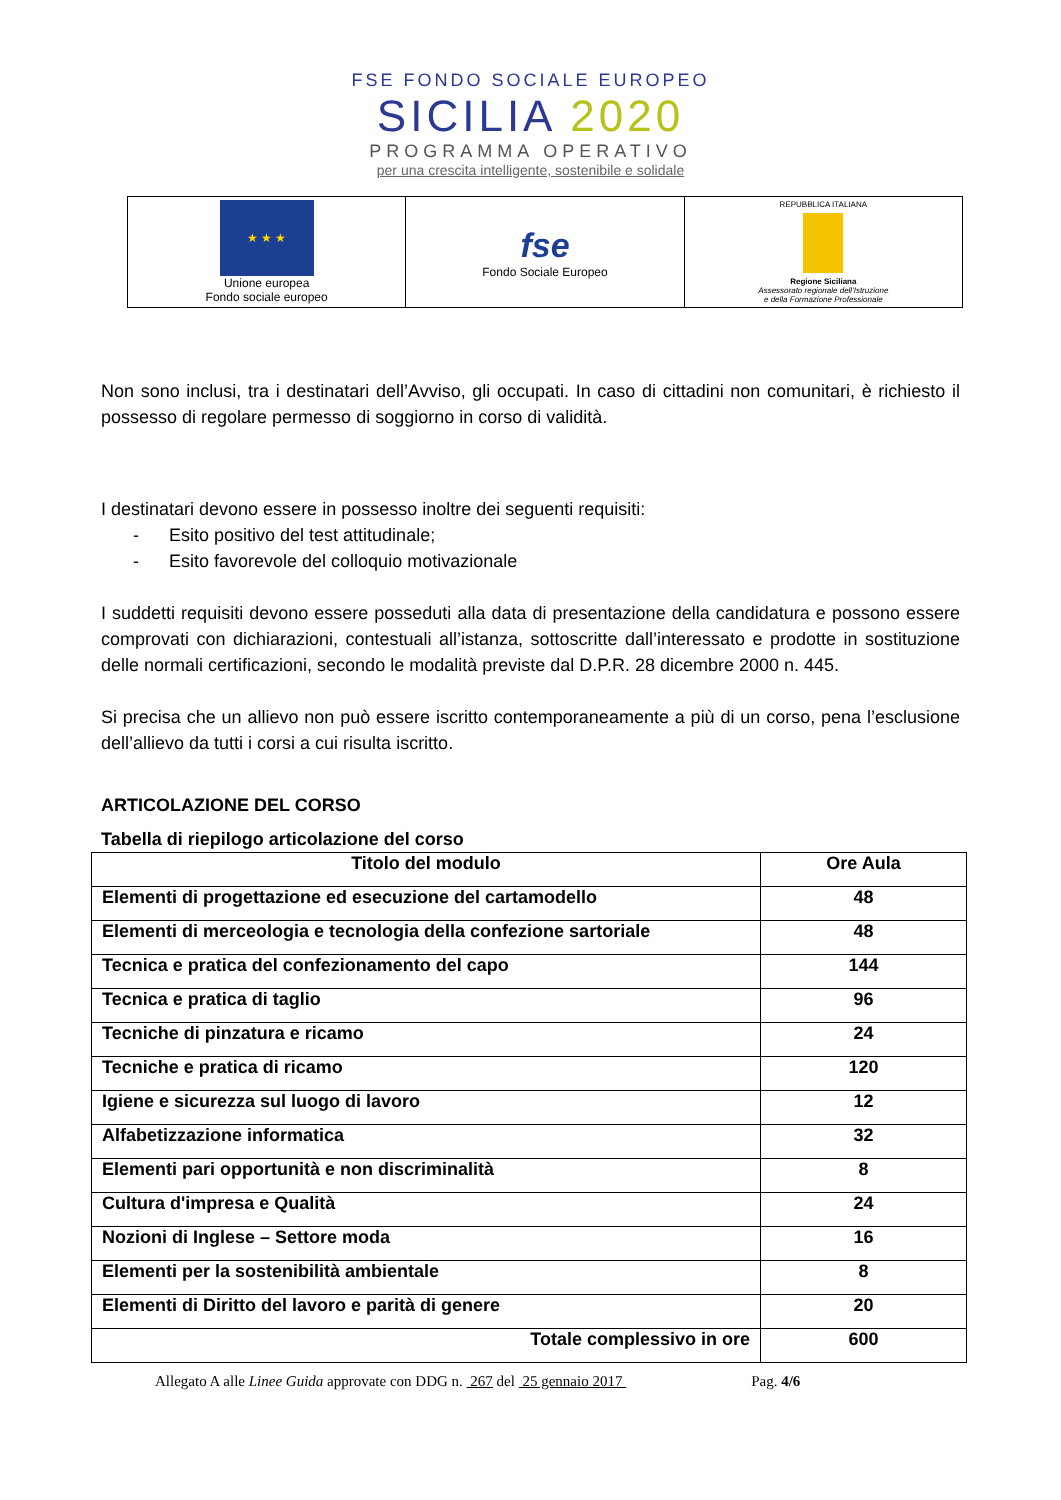FSE FONDO SOCIALE EUROPEO
SICILIA 2020
PROGRAMMA OPERATIVO
per una crescita intelligente, sostenibile e solidale
| ★ ★ ★ Unione europea Fondo sociale europeo | fse Fondo Sociale Europeo | REPUBBLICA ITALIANA Regione Siciliana Assessorato regionale dell'Istruzione e della Formazione Professionale |
Non sono inclusi, tra i destinatari dell’Avviso, gli occupati. In caso di cittadini non comunitari, è richiesto il possesso di regolare permesso di soggiorno in corso di validità.
I destinatari devono essere in possesso inoltre dei seguenti requisiti:
- Esito positivo del test attitudinale;
- Esito favorevole del colloquio motivazionale
I suddetti requisiti devono essere posseduti alla data di presentazione della candidatura e possono essere comprovati con dichiarazioni, contestuali all’istanza, sottoscritte dall’interessato e prodotte in sostituzione delle normali certificazioni, secondo le modalità previste dal D.P.R. 28 dicembre 2000 n. 445.
Si precisa che un allievo non può essere iscritto contemporaneamente a più di un corso, pena l’esclusione dell’allievo da tutti i corsi a cui risulta iscritto.
ARTICOLAZIONE DEL CORSO
Tabella di riepilogo articolazione del corso
| Titolo del modulo | Ore Aula |
| --- | --- |
| Elementi di progettazione ed esecuzione del cartamodello | 48 |
| Elementi di merceologia e tecnologia della confezione sartoriale | 48 |
| Tecnica e pratica del confezionamento del capo | 144 |
| Tecnica e pratica di taglio | 96 |
| Tecniche di pinzatura e ricamo | 24 |
| Tecniche e pratica di ricamo | 120 |
| Igiene e sicurezza sul luogo di lavoro | 12 |
| Alfabetizzazione informatica | 32 |
| Elementi pari opportunità e non discriminalità | 8 |
| Cultura d'impresa e Qualità | 24 |
| Nozioni di Inglese – Settore moda | 16 |
| Elementi per la sostenibilità ambientale | 8 |
| Elementi di Diritto del lavoro e parità di genere | 20 |
| Totale complessivo in ore | 600 |
Allegato A alle Linee Guida approvate con DDG n. 267 del 25 gennaio 2017 Pag. 4/6